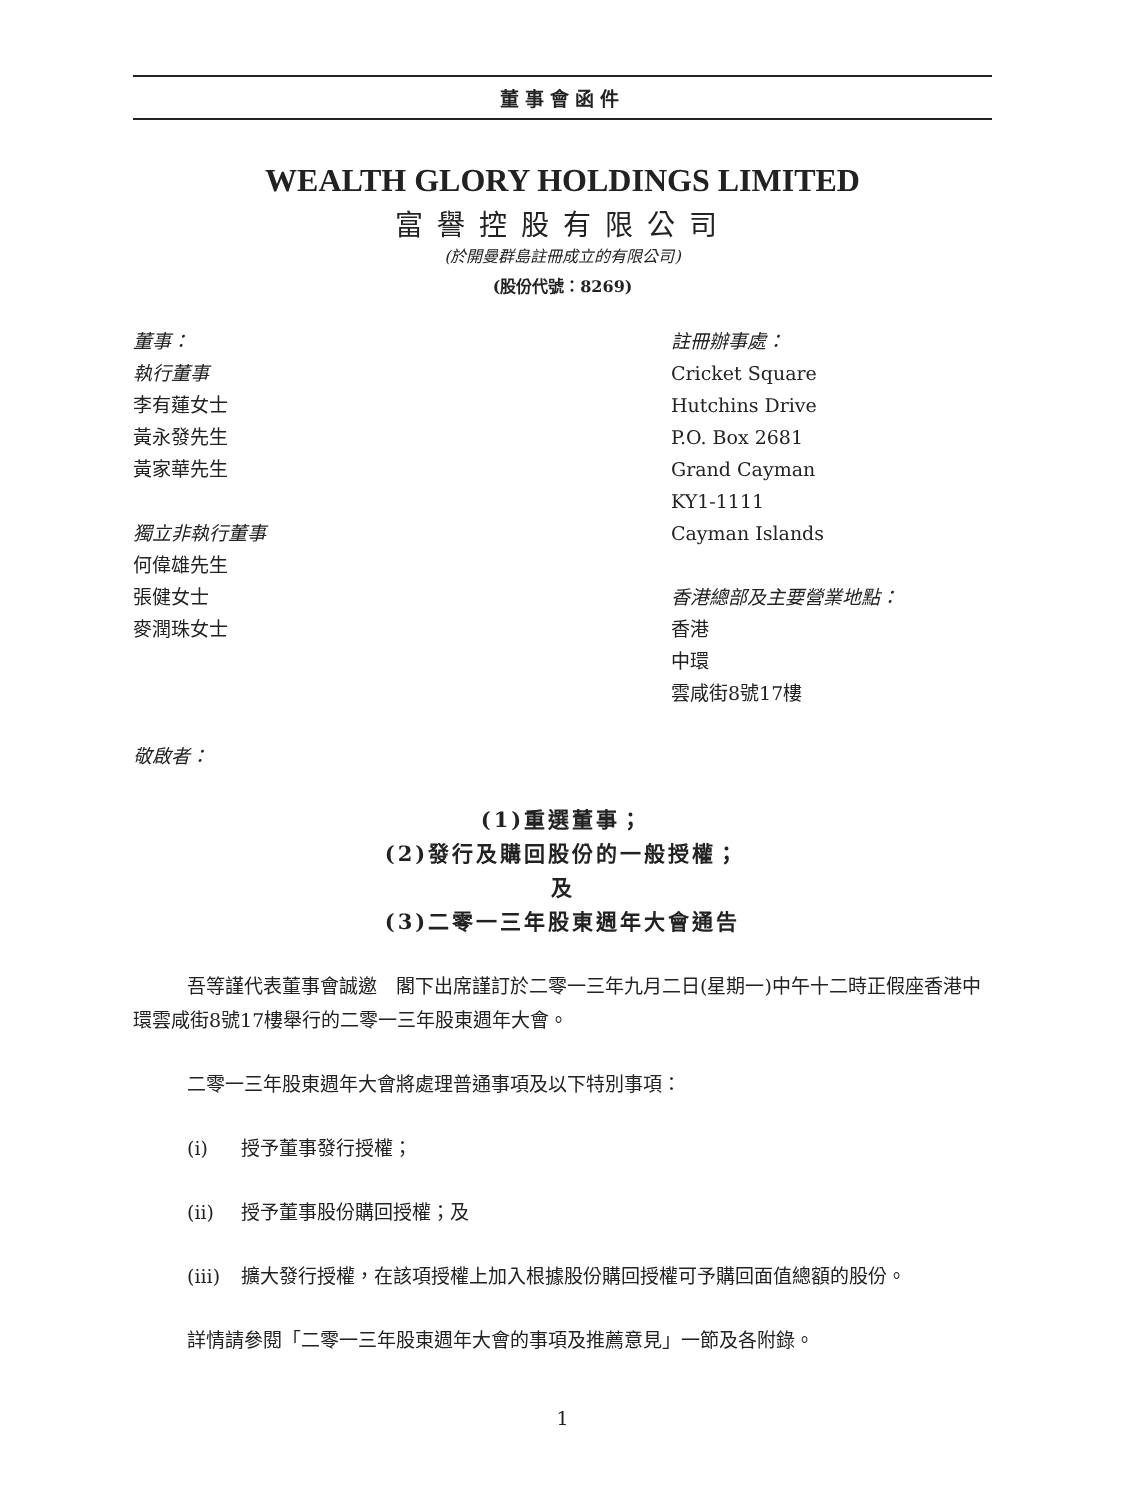董事會函件
WEALTH GLORY HOLDINGS LIMITED
富譽控股有限公司
(於開曼群島註冊成立的有限公司)
(股份代號：8269)
董事：
執行董事
李有蓮女士
黃永發先生
黃家華先生
獨立非執行董事
何偉雄先生
張健女士
麥潤珠女士
註冊辦事處：
Cricket Square
Hutchins Drive
P.O. Box 2681
Grand Cayman
KY1-1111
Cayman Islands
香港總部及主要營業地點：
香港
中環
雲咸街8號17樓
敬啟者：
(1)重選董事；
(2)發行及購回股份的一般授權；
及
(3)二零一三年股東週年大會通告
吾等謹代表董事會誠邀　閣下出席謹訂於二零一三年九月二日(星期一)中午十二時正假座香港中環雲咸街8號17樓舉行的二零一三年股東週年大會。
二零一三年股東週年大會將處理普通事項及以下特別事項：
(i) 授予董事發行授權；
(ii) 授予董事股份購回授權；及
(iii) 擴大發行授權，在該項授權上加入根據股份購回授權可予購回面值總額的股份。
詳情請參閱「二零一三年股東週年大會的事項及推薦意見」一節及各附錄。
1